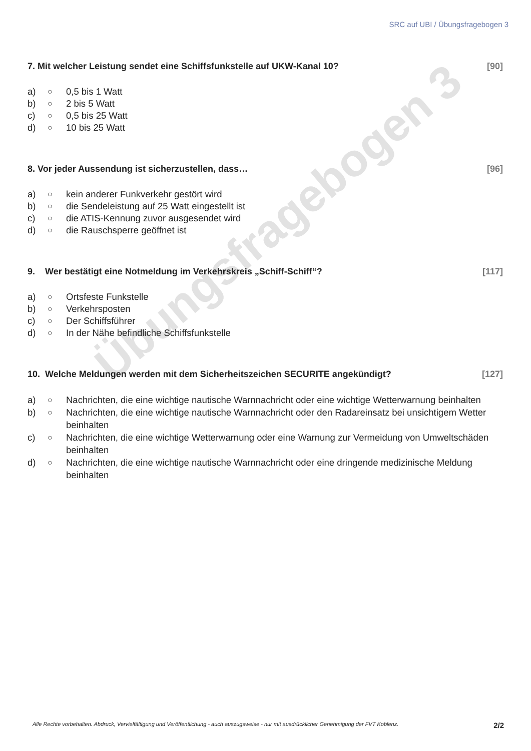SRC auf UBI / Übungsfragebogen 3
Übungsfragebogen 3
7. Mit welcher Leistung sendet eine Schiffsfunkstelle auf UKW-Kanal 10? [90]
a) ○ 0,5 bis 1 Watt
b) ○ 2 bis 5 Watt
c) ○ 0,5 bis 25 Watt
d) ○ 10 bis 25 Watt
8. Vor jeder Aussendung ist sicherzustellen, dass… [96]
a) ○ kein anderer Funkverkehr gestört wird
b) ○ die Sendeleistung auf 25 Watt eingestellt ist
c) ○ die ATIS-Kennung zuvor ausgesendet wird
d) ○ die Rauschsperre geöffnet ist
9. Wer bestätigt eine Notmeldung im Verkehrskreis „Schiff-Schiff“? [117]
a) ○ Ortsfeste Funkstelle
b) ○ Verkehrsposten
c) ○ Der Schiffsführer
d) ○ In der Nähe befindliche Schiffsfunkstelle
10. Welche Meldungen werden mit dem Sicherheitszeichen SECURITE angekündigt? [127]
a) ○ Nachrichten, die eine wichtige nautische Warnnachricht oder eine wichtige Wetterwarnung beinhalten
b) ○ Nachrichten, die eine wichtige nautische Warnnachricht oder den Radareinsatz bei unsichtigem Wetter beinhalten
c) ○ Nachrichten, die eine wichtige Wetterwarnung oder eine Warnung zur Vermeidung von Umweltschäden beinhalten
d) ○ Nachrichten, die eine wichtige nautische Warnnachricht oder eine dringende medizinische Meldung beinhalten
Alle Rechte vorbehalten. Abdruck, Vervielfältigung und Veröffentlichung - auch auszugsweise - nur mit ausdrücklicher Genehmigung der FVT Koblenz. 2/2